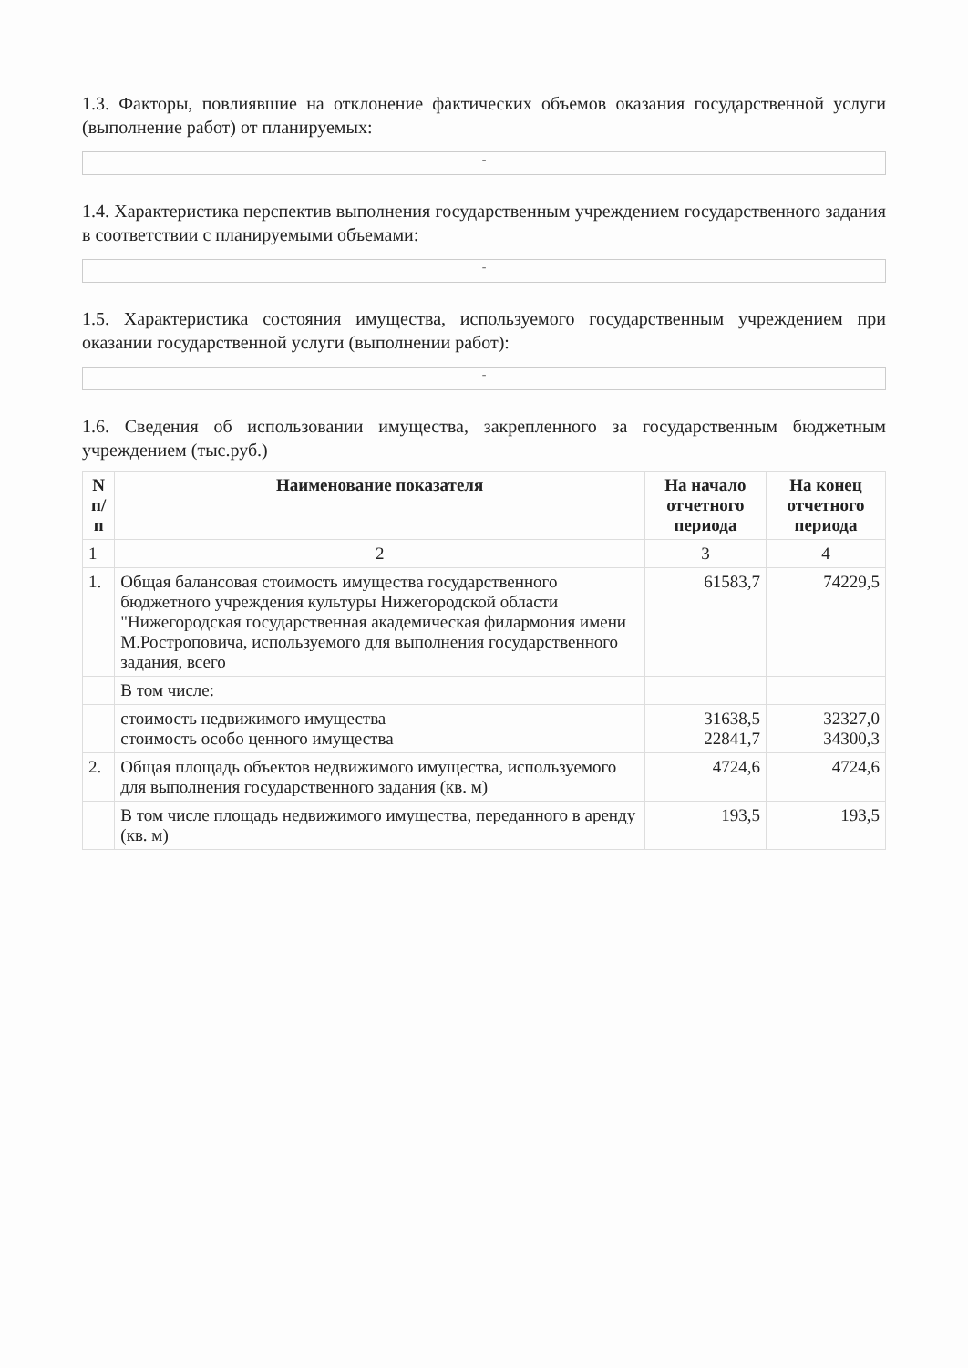1.3. Факторы, повлиявшие на отклонение фактических объемов оказания государственной услуги (выполнение работ) от планируемых:
-
1.4. Характеристика перспектив выполнения государственным учреждением государственного задания в соответствии с планируемыми объемами:
-
1.5. Характеристика состояния имущества, используемого государственным учреждением при оказании государственной услуги (выполнении работ):
-
1.6. Сведения об использовании имущества, закрепленного за государственным бюджетным учреждением (тыс.руб.)
| N п/п | Наименование показателя | На начало отчетного периода | На конец отчетного периода |
| --- | --- | --- | --- |
| 1 | 2 | 3 | 4 |
| 1. | Общая балансовая стоимость имущества государственного бюджетного учреждения культуры Нижегородской области "Нижегородская государственная академическая филармония имени М.Ростроповича, используемого для выполнения государственного задания, всего | 61583,7 | 74229,5 |
| | В том числе: | | |
| | стоимость недвижимого имущества стоимость особо ценного имущества | 31638,5 22841,7 | 32327,0 34300,3 |
| 2. | Общая площадь объектов недвижимого имущества, используемого для выполнения государственного задания (кв. м) | 4724,6 | 4724,6 |
| | В том числе площадь недвижимого имущества, переданного в аренду (кв. м) | 193,5 | 193,5 |